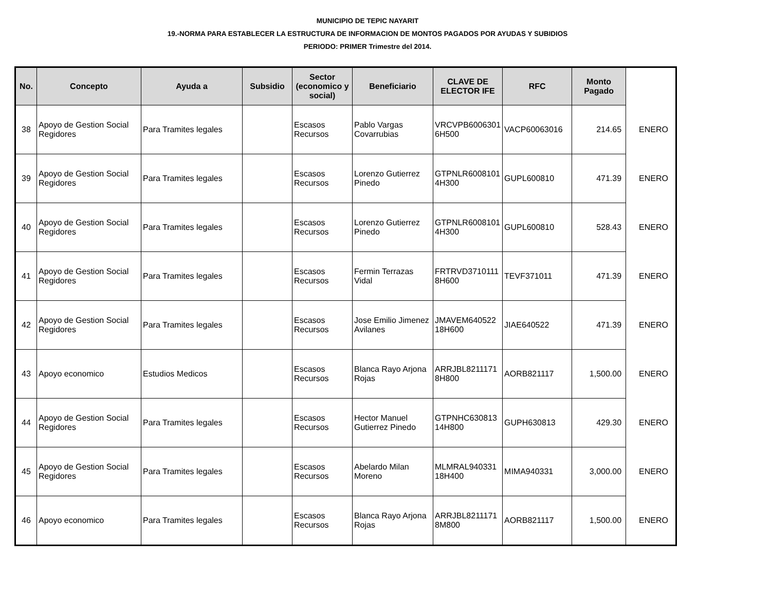MUNICIPIO DE TEPIC NAYARIT
19.-NORMA PARA ESTABLECER LA ESTRUCTURA DE INFORMACION DE MONTOS PAGADOS POR AYUDAS Y SUBIDIOS
PERIODO: PRIMER Trimestre del 2014.
| No. | Concepto | Ayuda a | Subsidio | Sector (economico y social) | Beneficiario | CLAVE DE ELECTOR IFE | RFC | Monto Pagado | |
| --- | --- | --- | --- | --- | --- | --- | --- | --- | --- |
| 38 | Apoyo de Gestion Social Regidores | Para Tramites legales | | Escasos Recursos | Pablo Vargas Covarrubias | VRCVPB6006301 6H500 | VACP60063016 | 214.65 | ENERO |
| 39 | Apoyo de Gestion Social Regidores | Para Tramites legales | | Escasos Recursos | Lorenzo Gutierrez Pinedo | GTPNLR6008101 4H300 | GUPL600810 | 471.39 | ENERO |
| 40 | Apoyo de Gestion Social Regidores | Para Tramites legales | | Escasos Recursos | Lorenzo Gutierrez Pinedo | GTPNLR6008101 4H300 | GUPL600810 | 528.43 | ENERO |
| 41 | Apoyo de Gestion Social Regidores | Para Tramites legales | | Escasos Recursos | Fermin Terrazas Vidal | FRTRVD3710111 8H600 | TEVF371011 | 471.39 | ENERO |
| 42 | Apoyo de Gestion Social Regidores | Para Tramites legales | | Escasos Recursos | Jose Emilio Jimenez Avilanes | JMAVEM640522 18H600 | JIAE640522 | 471.39 | ENERO |
| 43 | Apoyo economico | Estudios Medicos | | Escasos Recursos | Blanca Rayo Arjona Rojas | ARRJBL8211171 8H800 | AORB821117 | 1,500.00 | ENERO |
| 44 | Apoyo de Gestion Social Regidores | Para Tramites legales | | Escasos Recursos | Hector Manuel Gutierrez Pinedo | GTPNHC630813 14H800 | GUPH630813 | 429.30 | ENERO |
| 45 | Apoyo de Gestion Social Regidores | Para Tramites legales | | Escasos Recursos | Abelardo Milan Moreno | MLMRAL940331 18H400 | MIMA940331 | 3,000.00 | ENERO |
| 46 | Apoyo economico | Para Tramites legales | | Escasos Recursos | Blanca Rayo Arjona Rojas | ARRJBL8211171 8M800 | AORB821117 | 1,500.00 | ENERO |